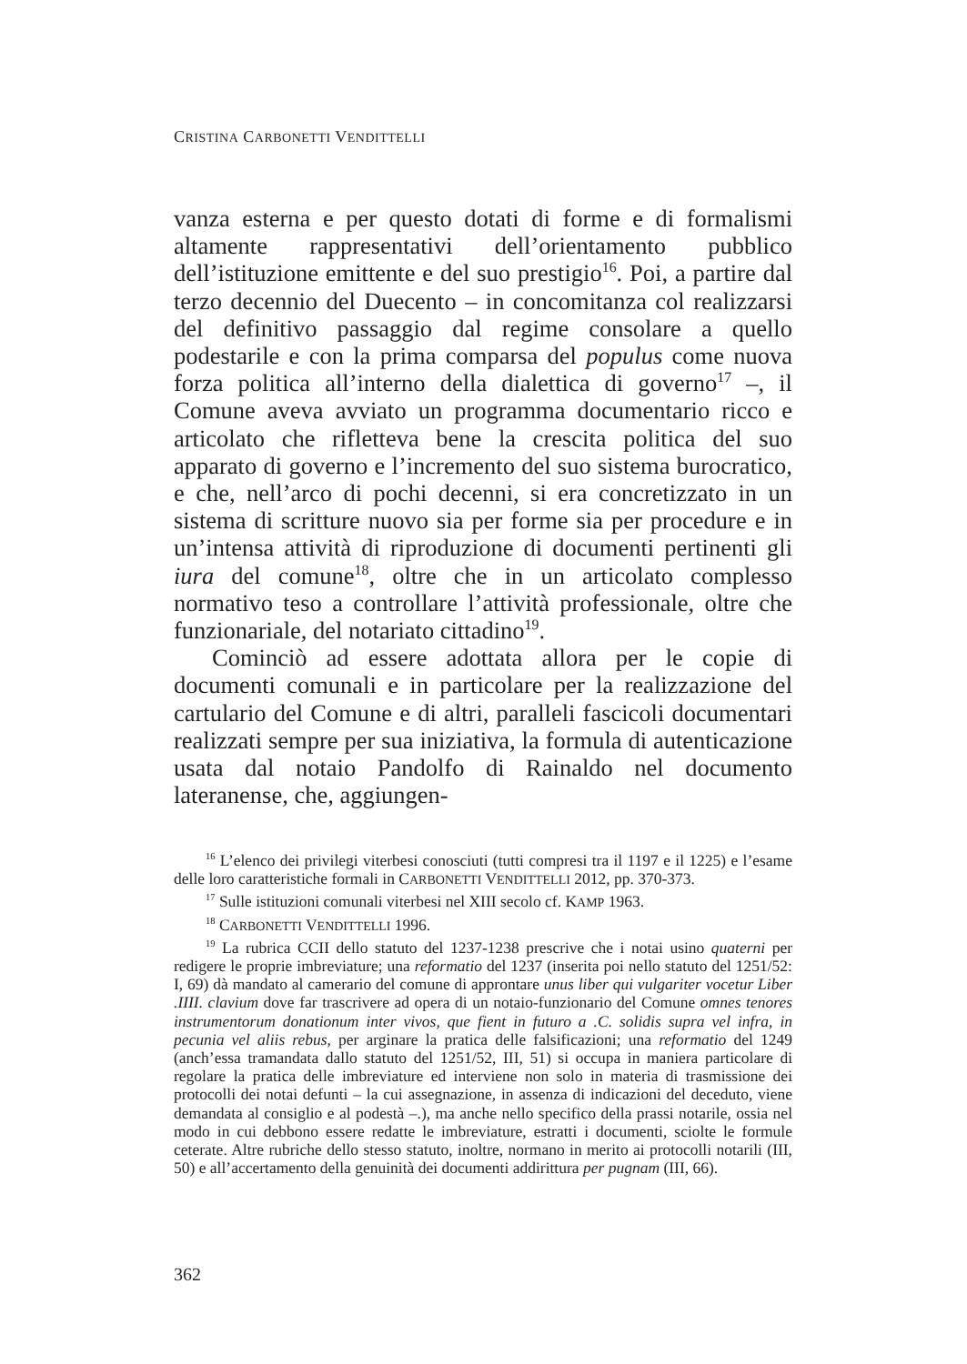CRISTINA CARBONETTI VENDITTELLI
vanza esterna e per questo dotati di forme e di formalismi altamente rappresentativi dell’orientamento pubblico dell’istituzione emittente e del suo prestigio<sup>16</sup>. Poi, a partire dal terzo decennio del Duecento – in concomitanza col realizzarsi del definitivo passaggio dal regime consolare a quello podestarile e con la prima comparsa del populus come nuova forza politica all’interno della dialettica di governo<sup>17</sup> –, il Comune aveva avviato un programma documentario ricco e articolato che rifletteva bene la crescita politica del suo apparato di governo e l’incremento del suo sistema burocratico, e che, nell’arco di pochi decenni, si era concretizzato in un sistema di scritture nuovo sia per forme sia per procedure e in un’intensa attività di riproduzione di documenti pertinenti gli iura del comune<sup>18</sup>, oltre che in un articolato complesso normativo teso a controllare l’attività professionale, oltre che funzionariale, del notariato cittadino<sup>19</sup>.
Cominciò ad essere adottata allora per le copie di documenti comunali e in particolare per la realizzazione del cartulario del Comune e di altri, paralleli fascicoli documentari realizzati sempre per sua iniziativa, la formula di autenticazione usata dal notaio Pandolfo di Rainaldo nel documento lateranense, che, aggiungen-
<sup>16</sup> L’elenco dei privilegi viterbesi conosciuti (tutti compresi tra il 1197 e il 1225) e l’esame delle loro caratteristiche formali in CARBONETTI VENDITTELLI 2012, pp. 370-373.
<sup>17</sup> Sulle istituzioni comunali viterbesi nel XIII secolo cf. KAMP 1963.
<sup>18</sup> CARBONETTI VENDITTELLI 1996.
<sup>19</sup> La rubrica CCII dello statuto del 1237-1238 prescrive che i notai usino quaterni per redigere le proprie imbreviature; una reformatio del 1237 (inserita poi nello statuto del 1251/52: I, 69) dà mandato al camerario del comune di approntare unus liber qui vulgariter vocetur Liber .IIII. clavium dove far trascrivere ad opera di un notaio-funzionario del Comune omnes tenores instrumentorum donationum inter vivos, que fient in futuro a .C. solidis supra vel infra, in pecunia vel aliis rebus, per arginare la pratica delle falsificazioni; una reformatio del 1249 (anch’essa tramandata dallo statuto del 1251/52, III, 51) si occupa in maniera particolare di regolare la pratica delle imbreviature ed interviene non solo in materia di trasmissione dei protocolli dei notai defunti – la cui assegnazione, in assenza di indicazioni del deceduto, viene demandata al consiglio e al podestà –.), ma anche nello specifico della prassi notarile, ossia nel modo in cui debbono essere redatte le imbreviature, estratti i documenti, sciolte le formule ceterate. Altre rubriche dello stesso statuto, inoltre, normano in merito ai protocolli notarili (III, 50) e all’accertamento della genuinità dei documenti addirittura per pugnam (III, 66).
362